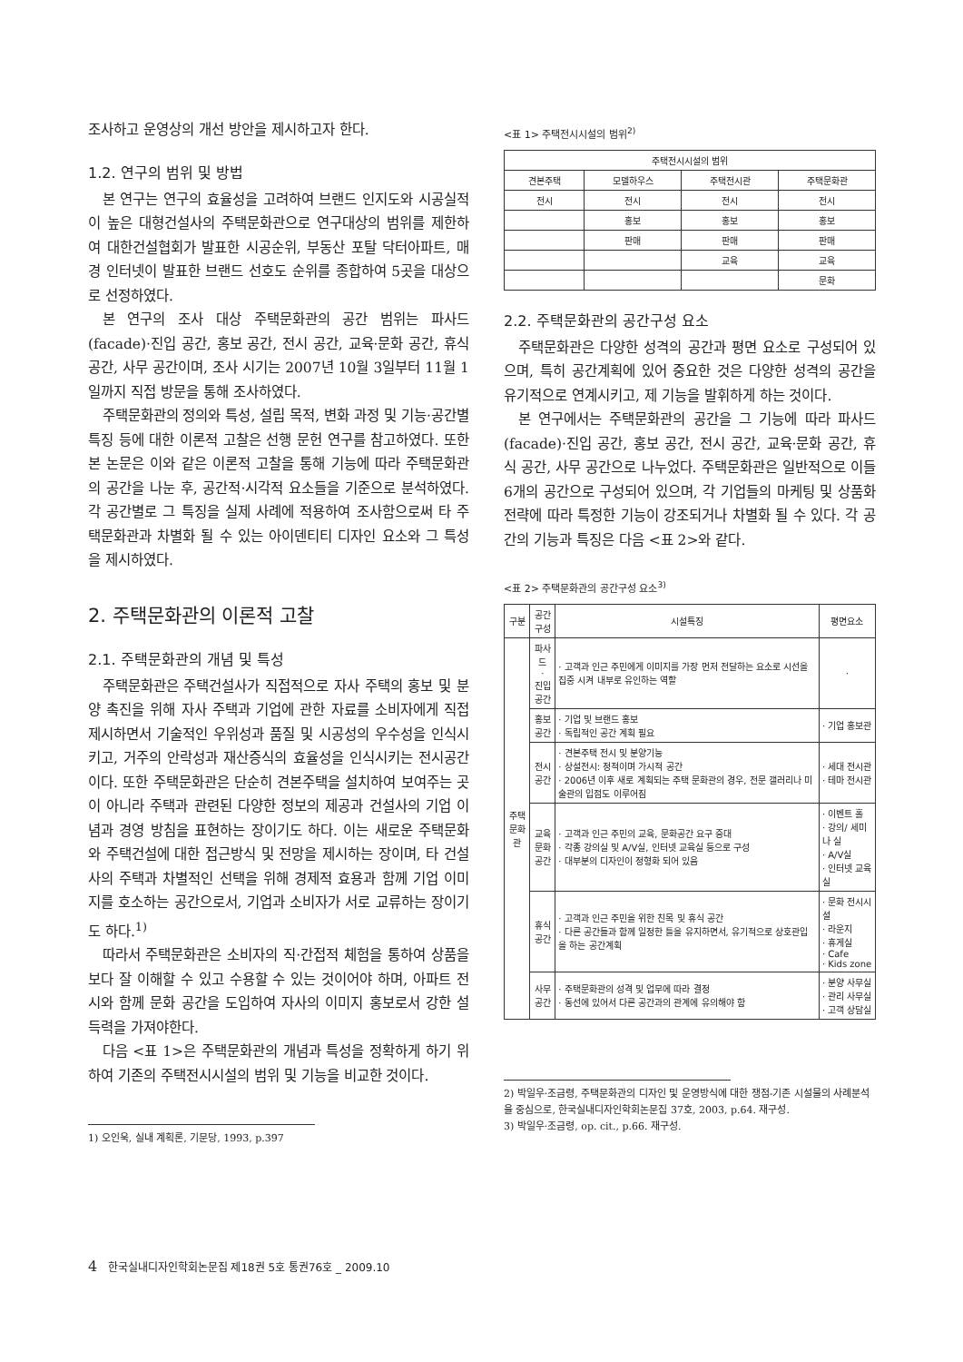조사하고 운영상의 개선 방안을 제시하고자 한다.
1.2. 연구의 범위 및 방법
본 연구는 연구의 효율성을 고려하여 브랜드 인지도와 시공실적이 높은 대형건설사의 주택문화관으로 연구대상의 범위를 제한하여 대한건설협회가 발표한 시공순위, 부동산 포탈 닥터아파트, 매경 인터넷이 발표한 브랜드 선호도 순위를 종합하여 5곳을 대상으로 선정하였다.
본 연구의 조사 대상 주택문화관의 공간 범위는 파사드(facade)·진입 공간, 홍보 공간, 전시 공간, 교육·문화 공간, 휴식 공간, 사무 공간이며, 조사 시기는 2007년 10월 3일부터 11월 1일까지 직접 방문을 통해 조사하였다.
주택문화관의 정의와 특성, 설립 목적, 변화 과정 및 기능·공간별 특징 등에 대한 이론적 고찰은 선행 문헌 연구를 참고하였다. 또한 본 논문은 이와 같은 이론적 고찰을 통해 기능에 따라 주택문화관의 공간을 나눈 후, 공간적·시각적 요소들을 기준으로 분석하였다. 각 공간별로 그 특징을 실제 사례에 적용하여 조사함으로써 타 주택문화관과 차별화 될 수 있는 아이덴티티 디자인 요소와 그 특성을 제시하였다.
2. 주택문화관의 이론적 고찰
2.1. 주택문화관의 개념 및 특성
주택문화관은 주택건설사가 직접적으로 자사 주택의 홍보 및 분양 촉진을 위해 자사 주택과 기업에 관한 자료를 소비자에게 직접 제시하면서 기술적인 우위성과 품질 및 시공성의 우수성을 인식시키고, 거주의 안락성과 재산증식의 효율성을 인식시키는 전시공간이다. 또한 주택문화관은 단순히 견본주택을 설치하여 보여주는 곳이 아니라 주택과 관련된 다양한 정보의 제공과 건설사의 기업 이념과 경영 방침을 표현하는 장이기도 하다. 이는 새로운 주택문화와 주택건설에 대한 접근방식 및 전망을 제시하는 장이며, 타 건설사의 주택과 차별적인 선택을 위해 경제적 효용과 함께 기업 이미지를 호소하는 공간으로서, 기업과 소비자가 서로 교류하는 장이기도 하다.<sup>1)</sup>
따라서 주택문화관은 소비자의 직·간접적 체험을 통하여 상품을 보다 잘 이해할 수 있고 수용할 수 있는 것이어야 하며, 아파트 전시와 함께 문화 공간을 도입하여 자사의 이미지 홍보로서 강한 설득력을 가져야한다.
다음 <표 1>은 주택문화관의 개념과 특성을 정확하게 하기 위하여 기존의 주택전시시설의 범위 및 기능을 비교한 것이다.
1) 오인욱, 실내 계획론, 기문당, 1993, p.397
<표 1> 주택전시시설의 범위<sup>2)</sup>
| 주택전시시설의 범위 | | | |
| --- | --- | --- | --- |
| 견본주택 | 모델하우스 | 주택전시관 | 주택문화관 |
| 전시 | 전시 | 전시 | 전시 |
| | 홍보 | 홍보 | 홍보 |
| | 판매 | 판매 | 판매 |
| | | 교육 | 교육 |
| | | | 문화 |
2.2. 주택문화관의 공간구성 요소
주택문화관은 다양한 성격의 공간과 평면 요소로 구성되어 있으며, 특히 공간계획에 있어 중요한 것은 다양한 성격의 공간을 유기적으로 연계시키고, 제 기능을 발휘하게 하는 것이다.
본 연구에서는 주택문화관의 공간을 그 기능에 따라 파사드(facade)·진입 공간, 홍보 공간, 전시 공간, 교육·문화 공간, 휴식 공간, 사무 공간으로 나누었다. 주택문화관은 일반적으로 이들 6개의 공간으로 구성되어 있으며, 각 기업들의 마케팅 및 상품화 전략에 따라 특정한 기능이 강조되거나 차별화 될 수 있다. 각 공간의 기능과 특징은 다음 <표 2>와 같다.
<표 2> 주택문화관의 공간구성 요소<sup>3)</sup>
| 구분 | 공간 구성 | 시설특징 | 평면요소 |
| --- | --- | --- | --- |
| 주택 문화관 | 파사드 · 진입 공간 | · 고객과 인근 주민에게 이미지를 가장 먼저 전달하는 요소로 시선을 집중 시켜 내부로 유인하는 역할 | · |
| | 홍보 공간 | · 기업 및 브랜드 홍보 · 독립적인 공간 계획 필요 | · 기업 홍보관 |
| | 전시 공간 | · 견본주택 전시 및 분양기능 · 상설전시: 정적이며 가시적 공간 · 2006년 이후 새로 계획되는 주택 문화관의 경우, 전문 갤러리나 미술관의 입점도 이루어짐 | · 세대 전시관 · 테마 전시관 |
| | 교육 문화 공간 | · 고객과 인근 주민의 교육, 문화공간 요구 증대 · 각종 강의실 및 A/V실, 인터넷 교육실 등으로 구성 · 대부분의 디자인이 정형화 되어 있음 | · 이벤트 홀 · 강의/ 세미나 실 · A/V실 · 인터넷 교육실 |
| | 휴식 공간 | · 고객과 인근 주민을 위한 친목 및 휴식 공간 · 다른 공간들과 함께 일정한 틀을 유지하면서, 유기적으로 상호관입을 하는 공간계획 | · 문화 전시시설 · 라운지 · 휴게실 · Cafe · Kids zone |
| | 사무 공간 | · 주택문화관의 성격 및 업무에 따라 결정 · 동선에 있어서 다른 공간과의 관계에 유의해야 함 | · 분양 사무실 · 관리 사무실 · 고객 상담실 |
2) 박일우·조금령, 주택문화관의 디자인 및 운영방식에 대한 쟁점-기존 시설물의 사례분석을 중심으로, 한국실내디자인학회논문집 37호, 2003, p.64. 재구성.
3) 박일우·조금령, op. cit., p.66. 재구성.
4 한국실내디자인학회논문집 제18권 5호 통권76호 _ 2009.10